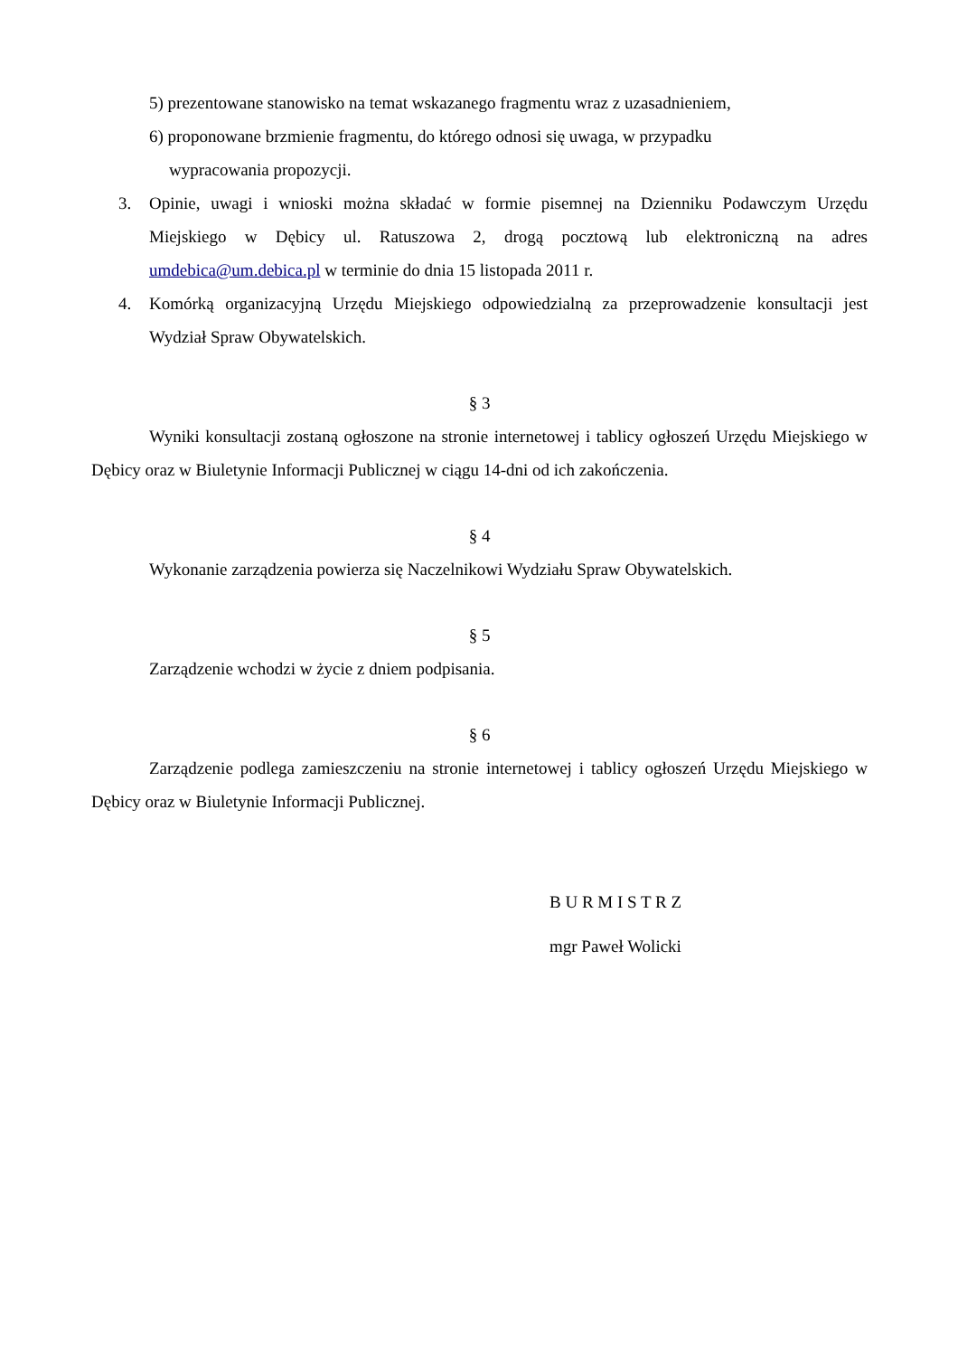5) prezentowane stanowisko na temat wskazanego fragmentu wraz z uzasadnieniem,
6) proponowane brzmienie fragmentu, do którego odnosi się uwaga, w przypadku
wypracowania propozycji.
3. Opinie, uwagi i wnioski można składać w formie pisemnej na Dzienniku Podawczym Urzędu Miejskiego w Dębicy ul. Ratuszowa 2, drogą pocztową lub elektroniczną na adres umdebica@um.debica.pl w terminie do dnia 15 listopada 2011 r.
4. Komórką organizacyjną Urzędu Miejskiego odpowiedzialną za przeprowadzenie konsultacji jest Wydział Spraw Obywatelskich.
§ 3
Wyniki konsultacji zostaną ogłoszone na stronie internetowej i tablicy ogłoszeń Urzędu Miejskiego w Dębicy oraz w Biuletynie Informacji Publicznej w ciągu 14-dni od ich zakończenia.
§ 4
Wykonanie zarządzenia powierza się Naczelnikowi Wydziału Spraw Obywatelskich.
§ 5
Zarządzenie wchodzi w życie z dniem podpisania.
§ 6
Zarządzenie podlega zamieszczeniu na stronie internetowej i tablicy ogłoszeń Urzędu Miejskiego w Dębicy oraz w Biuletynie Informacji Publicznej.
B U R M I S T R Z
mgr Paweł Wolicki